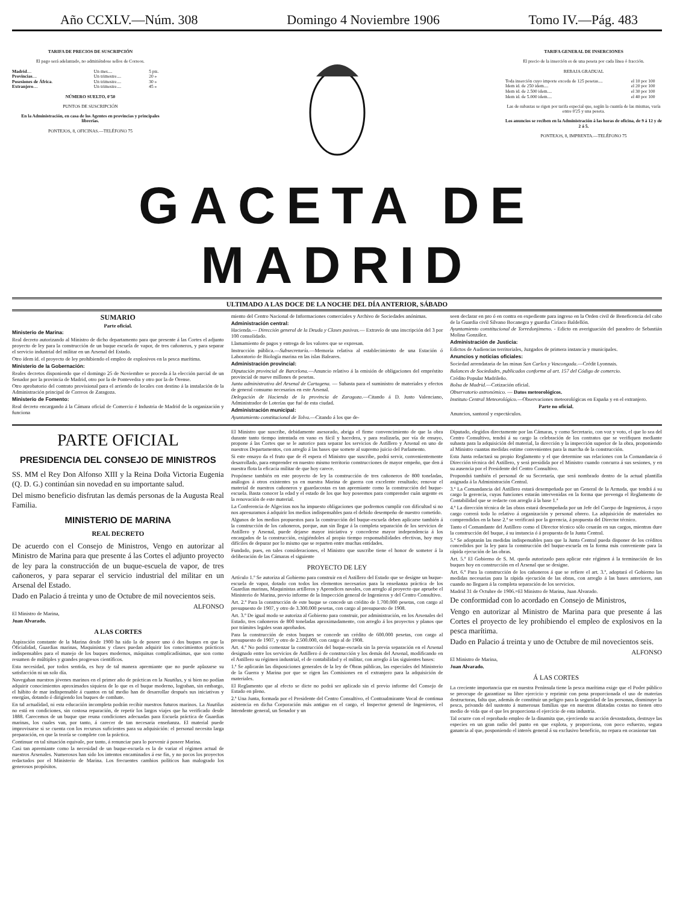Año CCXLV.—Núm. 308 Domingo 4 Noviembre 1906 Tomo IV.—Pág. 483
TARIFA DE PRECIOS DE SUSCRIPCIÓN
El pago será adelantado, no admitiéndose sellos de Correos.
| Madrid .... | Un mes.... | 5 pts. |
| Provincias .... | Un trimestre.... | 20 » |
| Posesiones de África . | Un trimestre.... | 30 » |
| Extranjero .... | Un trimestre.... | 45 » |
NÚMERO SUELTO, 0'50
PUNTOS DE SUSCRIPCIÓN
En la Administración, en casa de los Agentes en provincias y principales librerías.
PONTEJOS, 8, OFICINAS.—TELÉFONO 75
TARIFA GENERAL DE INSERCIONES
El precio de la inserción es de una peseta por cada línea ó fracción.
REBAJA GRADUAL
| Toda inserción cuyo importe exceda de 125 pesetas.... | el 10 por 100 |
| Idem id. de 250 idem.... | el 20 por 100 |
| Idem id. de 2.500 idem.... | el 30 por 100 |
| Idem id. de 5.000 idem.... | el 40 por 100 |
Las de subastas se rigen por tarifa especial que, según la cuantía de las mismas, varía entre 0'25 y una peseta.
Los anuncios se reciben en la Administración á las horas de oficina, de 9 á 12 y de 2 á 5.
PONTEJOS, 8, IMPRENTA.—TELÉFONO 75
GACETA DE MADRID
ULTIMADO A LAS DOCE DE LA NOCHE DEL DÍA ANTERIOR, SÁBADO
SUMARIO
Parte oficial.
Ministerio de Marina:
Real decreto autorizando al Ministro de dicho departamento para que presente á las Cortes el adjunto proyecto de ley para la construcción de un buque escuela de vapor, de tres cañoneros, y para separar el servicio industrial del militar en un Arsenal del Estado.
Otro ídem íd. el proyecto de ley prohibiendo el empleo de explosivos en la pesca marítima.
Ministerio de la Gobernación:
Reales decretos disponiendo que el domingo 25 de Noviembre se proceda á la elección parcial de un Senador por la provincia de Madrid, otro por la de Pontevedra y otro por la de Orense.
Otro aprobatorio del contrato provisional para el arriendo de locales con destino á la instalación de la Administración principal de Correos de Zaragoza.
Ministerio de Fomento:
Real decreto encargando á la Cámara oficial de Comercio é Industria de Madrid de la organización y funciona
miento del Centro Nacional de Informaciones comerciales y Archivo de Sociedades anónimas.
Administración central:
Hacienda.— Dirección general de la Deuda y Clases pasivas.— Extravío de una inscripción del 3 por 100 consolidado.
Llamamiento de pagos y entrega de los valores que se expresan.
Instrucción pública.—Subsecretaría.—Memoria relativa al establecimiento de una Estación ó Laboratorio de Biología marina en las islas Baleares.
Administración provincial:
Diputación provincial de Barcelona.—Anuncio relativo á la emisión de obligaciones del empréstito provincial de nueve millones de pesetas.
Junta administrativa del Arsenal de Cartagena. — Subasta para el suministro de materiales y efectos de general consumo necesarios en este Arsenal.
Delegación de Hacienda de la provincia de Zaragoza.—Citando á D. Justo Valenciano, Administrador de Loterías que fué de esta ciudad.
Administración municipal:
Ayuntamiento constitucional de Tolva.—Citando á los que de-
seen declarar en pro ó en contra en expediente para ingreso en la Orden civil de Beneficencia del cabo de la Guardia civil Silvano Bocanegra y guardia Ciriaco Baldellón.
Ayuntamiento constitucional de Torredonjimeno. - Edicto en averiguación del paradero de Sebastián Molina González.
Administración de Justicia:
Edictos de Audiencias territoriales, Juzgados de primera instancia y municipales.
Anuncios y noticias oficiales:
Sociedad arrendataria de las minas San Carlos y Vascongada.—Crédit Lyonnais.
Balances de Sociedades, publicados conforme al art. 157 del Código de comercio.
Crédito Popular Madrileño.
Bolsa de Madrid.—Cotización oficial.
Observatorio astronómico. — Datos meteorológicos.
Instituto Central Meteorológico.—Observaciones meteorológicas en España y en el extranjero.
Parte no oficial.
Anuncios, santoral y espectáculos.
PARTE OFICIAL
PRESIDENCIA DEL CONSEJO DE MINISTROS
SS. MM el Rey Don Alfonso XIII y la Reina Doña Victoria Eugenia (Q. D. G.) continúan sin novedad en su importante salud.
Del mismo beneficio disfrutan las demás personas de la Augusta Real Familia.
MINISTERIO DE MARINA
REAL DECRETO
De acuerdo con el Consejo de Ministros, Vengo en autorizar al Ministro de Marina para que presente á las Cortes el adjunto proyecto de ley para la construcción de un buque-escuela de vapor, de tres cañoneros, y para separar el servicio industrial del militar en un Arsenal del Estado.
Dado en Palacio á treinta y uno de Octubre de mil novecientos seis.
ALFONSO
El Ministro de Marina,
Juan Alvarado.
A LAS CORTES
Aspiración constante de la Marina desde 1900 ha sido la de poseer uno ó dos buques en que la Oficialidad, Guardias marinas, Maquinistas y clases puedan adquirir los conocimientos prácticos indispensables para el manejo de los buques modernos, máquinas complicadísimas, que son como resumen de múltiples y grandes progresos científicos.
Esta necesidad, por todos sentida, es hoy de tal manera apremiante que no puede aplazarse su satisfacción ni un solo día.
Navegaban nuestros jóvenes marinos en el primer año de prácticas en la Nautilus, y si bien no podían adquirir conocimientos aproximados siquiera de lo que es el buque moderno, lograban, sin embargo, el hábito de mar indispensable á cuantos en tal medio han de desarrollar después sus iniciativas y energías, dotando ó dirigiendo los buques de combate.
En tal actualidad, ni esta educación incompleta podrán recibir nuestros futuros marinos. La Nautilus no está en condiciones, sin costosa reparación, de repetir los largos viajes que ha verificado desde 1888. Carecemos de un buque que reuna condiciones adecuadas para Escuela práctica de Guardias marinas, los cuales van, por tanto, á carecer de tan necesaria enseñanza. El material puede improvisarse si se cuenta con los recursos suficientes para su adquisición: el personal necesita larga preparación, en que la teoría se complete con la práctica.
Continuar en tal situación equivale, por tanto, á renunciar para lo porvenir á poseer Marina.
Casi tan apremiante como la necesidad de un buque-escuela es la de variar el régimen actual de nuestros Arsenales. Numerosos han sido los intentos encaminados á ese fin, y no pocos los proyectos redactados por el Ministerio de Marina. Los frecuentes cambios políticos han malogrado los generosos propósitos.
El Ministro que suscribe, debidamente asesorado, abriga el firme convencimiento de que la obra durante tanto tiempo intentada en vano es fácil y hacedera, y para realizarla, por vía de ensayo, propone á las Cortes que se le autorice para separar los servicios de Astillero y Arsenal en uno de nuestros Departamentos, con arreglo á las bases que somete al supremo juicio del Parlamento.
Si este ensayo da el fruto que de él espera el Ministro que suscribe, podrá servir, convenientemente desarrollado, para emprender en nuestro mismo territorio construcciones de mayor empeño, que den á nuestra flota la eficacia militar de que hoy carece.
Propónese también en este proyecto de ley la construcción de tres cañoneros de 800 toneladas, análogos á otros existentes ya en nuestra Marina de guerra con excelente resultado; renovar el material de nuestros cañoneros y guardacostas es tan apremiante como la construcción del buque-escuela. Basta conocer la edad y el estado de los que hoy poseemos para comprender cuán urgente es la renovación de este material.
La Conferencia de Algeciras nos ha impuesto obligaciones que podremos cumplir con dificultad si no nos apresuramos á adquirir los medios indispensables para el debido desempeño de nuestro cometido.
Algunos de los medios propuestos para la construcción del buque-escuela deben aplicarse también á la construcción de los cañoneros, porque, aun sin llegar á la completa separación de los servicios de Astillero y Arsenal, puede dejarse mayor iniciativa y concederse mayor independencia á los encargados de la construcción, exigiéndoles al propio tiempo responsabilidades efectivas, hoy muy difíciles de depurar por lo mismo que se reparten entre muchas entidades.
Fundado, pues, en tales consideraciones, el Ministro que suscribe tiene el honor de someter á la deliberación de las Cámaras el siguiente
PROYECTO DE LEY
Artículo 1.º Se autoriza al Gobierno para construir en el Astillero del Estado que se designe un buque-escuela de vapor, dotado con todos los elementos necesarios para la enseñanza práctica de los Guardias marinas, Maquinistas artilleros y Aprendices navales, con arreglo al proyecto que apruebe el Ministerio de Marina, previo informe de la Inspección general de Ingenieros y del Centro Consultivo.
Art. 2.º Para la construcción de este buque se concede un crédito de 1.700.000 pesetas, con cargo al presupuesto de 1907, y otro de 3.300.000 pesetas, con cargo al presupuesto de 1908.
Art. 3.º De igual modo se autoriza al Gobierno para construir, por administración, en los Arsenales del Estado, tres cañoneros de 800 toneladas aproximadamente, con arreglo á los proyectos y planos que por trámites legales sean aprobados.
Para la construcción de estos buques se concede un crédito de 600.000 pesetas, con cargo al presupuesto de 1907, y otro de 2.500.000, con cargo al de 1908.
Art. 4.º No podrá comenzar la construcción del buque-escuela sin la previa separación en el Arsenal designado entre los servicios de Astillero ó de construcción y los demás del Arsenal, modificando en el Astillero su régimen industrial, el de contabilidad y el militar, con arreglo á las siguientes bases:
1.ª Se aplicarán las disposiciones generales de la ley de Obras públicas, las especiales del Ministerio de la Guerra y Marina por que se rigen las Comisiones en el extranjero para la adquisición de materiales.
El Reglamento que al efecto se dicte no podrá ser aplicado sin el previo informe del Consejo de Estado en pleno.
2.ª Una Junta, formada por el Presidente del Centro Consultivo, el Contraalmirante Vocal de continua asistencia en dicha Corporación más antiguo en el cargo, el Inspector general de Ingenieros, el Intendente general, un Senador y un
Diputado, elegidos directamente por las Cámaras, y como Secretario, con voz y voto, el que lo sea del Centro Consultivo, tendrá á su cargo la celebración de los contratos que se verifiquen mediante subasta para la adquisición del material, la dirección y la inspección superior de la obra, proponiendo al Ministro cuantas medidas estime convenientes para la marcha de la construcción.
Esta Junta redactará su propio Reglamento y el que determine sus relaciones con la Comandancia ó Dirección técnica del Astillero, y será presidida por el Ministro cuando concurra á sus sesiones, y en su ausencia por el Presidente del Centro Consultivo.
Propondrá también el personal de su Secretaría, que será nombrado dentro de la actual plantilla asignada á la Administración Central.
3.ª La Comandancia del Astillero estará desempeñada por un General de la Armada, que tendrá á su cargo la gerencia, cuyas funciones estarán intervenidas en la forma que prevenga el Reglamento de Contabilidad que se redacte con arreglo á la base 1.ª
4.ª La dirección técnica de las obras estará desempeñada por un Jefe del Cuerpo de Ingenieros, á cuyo cargo correrá todo lo relativo á organización y personal obrero. La adquisición de materiales no comprendidos en la base 2.ª se verificará por la gerencia, á propuesta del Director técnico.
Tanto el Comandante del Astillero como el Director técnico sólo cesarán en sus cargos, mientras dure la construcción del buque, á su instancia ó á propuesta de la Junta Central.
5.ª Se adoptarán las medidas indispensables para que la Junta Central pueda disponer de los créditos concedidos por la ley para la construcción del buque-escuela en la forma más conveniente para la rápida ejecución de las obras.
Art. 5.º El Gobierno de S. M. queda autorizado para aplicar este régimen á la terminación de los buques hoy en construcción en el Arsenal que se designe.
Art. 6.º Para la construcción de los cañoneros á que se refiere el art. 3.º, adoptará el Gobierno las medidas necesarias para la rápida ejecución de las obras, con arreglo á las bases anteriores, aun cuando no lleguen á la completa separación de los servicios.
Madrid 31 de Octubre de 1906.=El Ministro de Marina, Juan Alvarado.
De conformidad con lo acordado en Consejo de Ministros,
Vengo en autorizar al Ministro de Marina para que presente á las Cortes el proyecto de ley prohibiendo el empleo de explosivos en la pesca marítima.
Dado en Palacio á treinta y uno de Octubre de mil novecientos seis.
ALFONSO
El Ministro de Marina,
Juan Alvarado.
Á LAS CORTES
La creciente importancia que en nuestra Península tiene la pesca marítima exige que el Poder público se preocupe de garantizar su libre ejercicio y reprimir con pena proporcionada el uso de materias destructoras, falta que, además de constituir un peligro para la seguridad de las personas, disminuye la pesca, privando del sustento á numerosas familias que en nuestras dilatadas costas no tienen otro medio de vida que el que les proporciona el ejercicio de esta industria.
Tal ocurre con el reprobado empleo de la dinamita que, ejerciendo su acción devastadora, destruye las especies en un gran radio del punto en que explota, y proporciona, con poco esfuerzo, segura ganancia al que, posponiendo el interés general á su exclusivo beneficio, no repara en ocasionar tan